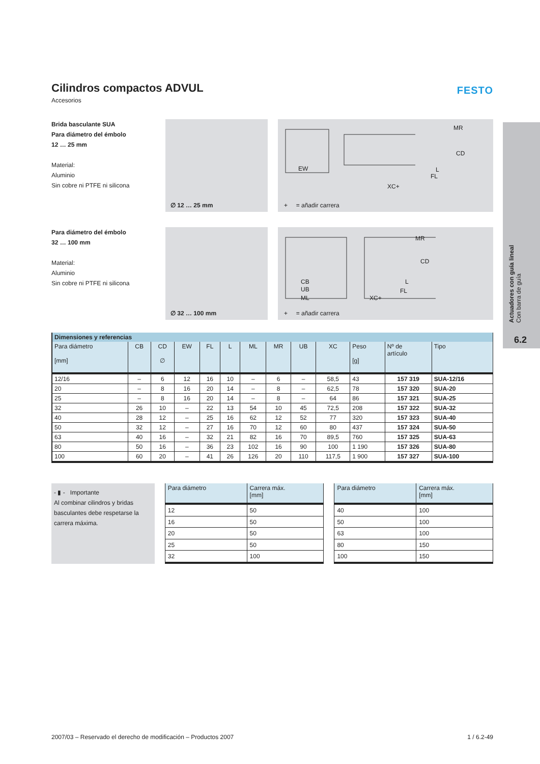FESTO
Cilindros compactos ADVUL
Accesorios
Brida basculante SUA
Para diámetro del émbolo
12 … 25 mm
Material:
Aluminio
Sin cobre ni PTFE ni silicona
∅ 12 … 25 mm
EW
XC+
FL
L
CD
MR
+ = añadir carrera
Para diámetro del émbolo
32 … 100 mm
Material:
Aluminio
Sin cobre ni PTFE ni silicona
∅ 32 … 100 mm
CB
UB
ML XC+
FL
L
CD
MR
+ = añadir carrera
| Dimensiones y referencias | | | | | | | | | | | | |
| --- | --- | --- | --- | --- | --- | --- | --- | --- | --- | --- | --- | --- |
| Para diámetro [mm] | CB | CD ∅ | EW | FL | L | ML | MR | UB | XC | Peso [g] | Nº de artículo | Tipo |
| 12/16 | – | 6 | 12 | 16 | 10 | – | 6 | – | 58,5 | 43 | 157 319 | SUA-12/16 |
| 20 | – | 8 | 16 | 20 | 14 | – | 8 | – | 62,5 | 78 | 157 320 | SUA-20 |
| 25 | – | 8 | 16 | 20 | 14 | – | 8 | – | 64 | 86 | 157 321 | SUA-25 |
| 32 | 26 | 10 | – | 22 | 13 | 54 | 10 | 45 | 72,5 | 208 | 157 322 | SUA-32 |
| 40 | 28 | 12 | – | 25 | 16 | 62 | 12 | 52 | 77 | 320 | 157 323 | SUA-40 |
| 50 | 32 | 12 | – | 27 | 16 | 70 | 12 | 60 | 80 | 437 | 157 324 | SUA-50 |
| 63 | 40 | 16 | – | 32 | 21 | 82 | 16 | 70 | 89,5 | 760 | 157 325 | SUA-63 |
| 80 | 50 | 16 | – | 36 | 23 | 102 | 16 | 90 | 100 | 1 190 | 157 326 | SUA-80 |
| 100 | 60 | 20 | – | 41 | 26 | 126 | 20 | 110 | 117,5 | 1 900 | 157 327 | SUA-100 |
- ▮ - Importante
Al combinar cilindros y bridas basculantes debe respetarse la carrera máxima.
| Para diámetro | Carrera máx. [mm] |
| --- | --- |
| 12 | 50 |
| 16 | 50 |
| 20 | 50 |
| 25 | 50 |
| 32 | 100 |
| Para diámetro | Carrera máx. [mm] |
| --- | --- |
| 40 | 100 |
| 50 | 100 |
| 63 | 100 |
| 80 | 150 |
| 100 | 150 |
Actuadores con guía lineal
Con barra de guía
6.2
2007/03 – Reservado el derecho de modificación – Productos 2007 1 / 6.2-49